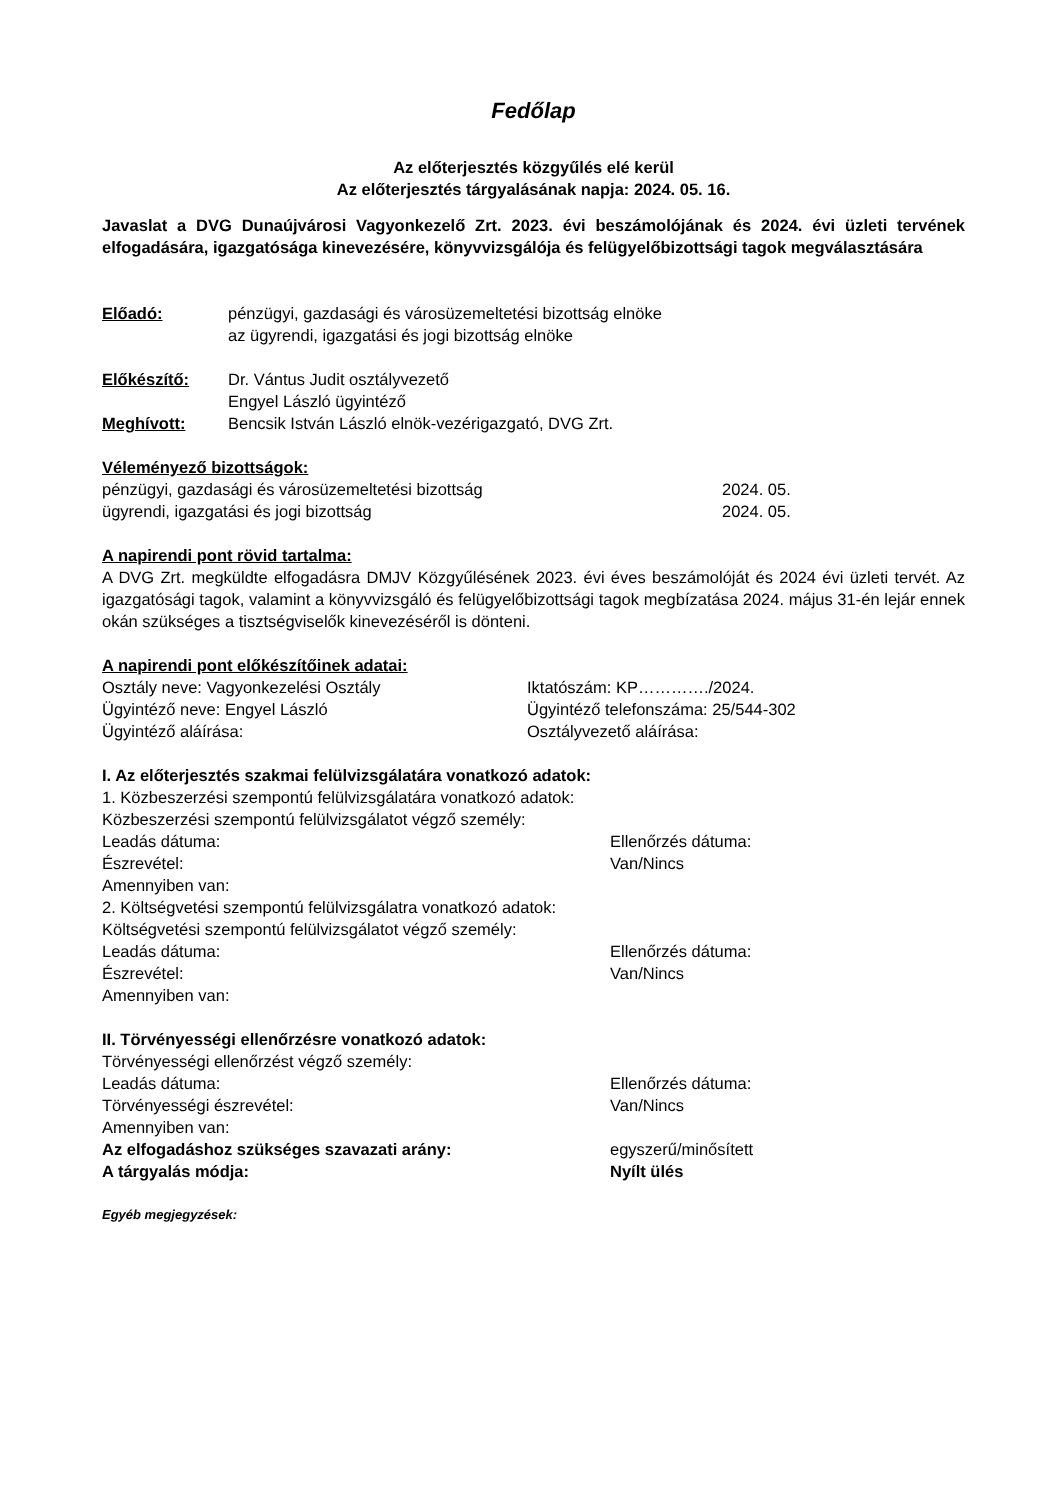Fedőlap
Az előterjesztés közgyűlés elé kerül
Az előterjesztés tárgyalásának napja: 2024. 05. 16.
Javaslat a DVG Dunaújvárosi Vagyonkezelő Zrt. 2023. évi beszámolójának és 2024. évi üzleti tervének elfogadására, igazgatósága kinevezésére, könyvvizsgálója és felügyelőbizottsági tagok megválasztására
Előadó: pénzügyi, gazdasági és városüzemeltetési bizottság elnöke
az ügyrendi, igazgatási és jogi bizottság elnöke
Előkészítő: Dr. Vántus Judit osztályvezető
Engyel László ügyintéző
Meghívott: Bencsik István László elnök-vezérigazgató, DVG Zrt.
Véleményező bizottságok:
pénzügyi, gazdasági és városüzemeltetési bizottság 2024. 05.
ügyrendi, igazgatási és jogi bizottság 2024. 05.
A napirendi pont rövid tartalma:
A DVG Zrt. megküldte elfogadásra DMJV Közgyűlésének 2023. évi éves beszámolóját és 2024 évi üzleti tervét. Az igazgatósági tagok, valamint a könyvvizsgáló és felügyelőbizottsági tagok megbízatása 2024. május 31-én lejár ennek okán szükséges a tisztségviselők kinevezéséről is dönteni.
A napirendi pont előkészítőinek adatai:
Osztály neve: Vagyonkezelési Osztály Iktatószám: KP…………./2024.
Ügyintéző neve: Engyel László Ügyintéző telefonszáma: 25/544-302
Ügyintéző aláírása: Osztályvezető aláírása:
I. Az előterjesztés szakmai felülvizsgálatára vonatkozó adatok:
1. Közbeszerzési szempontú felülvizsgálatára vonatkozó adatok:
Közbeszerzési szempontú felülvizsgálatot végző személy:
Leadás dátuma: Ellenőrzés dátuma:
Észrevétel: Van/Nincs
Amennyiben van:
2. Költségvetési szempontú felülvizsgálatra vonatkozó adatok:
Költségvetési szempontú felülvizsgálatot végző személy:
Leadás dátuma: Ellenőrzés dátuma:
Észrevétel: Van/Nincs
Amennyiben van:
II. Törvényességi ellenőrzésre vonatkozó adatok:
Törvényességi ellenőrzést végző személy:
Leadás dátuma: Ellenőrzés dátuma:
Törvényességi észrevétel: Van/Nincs
Amennyiben van:
Az elfogadáshoz szükséges szavazati arány: egyszerű/minősített
A tárgyalás módja: Nyílt ülés
Egyéb megjegyzések: